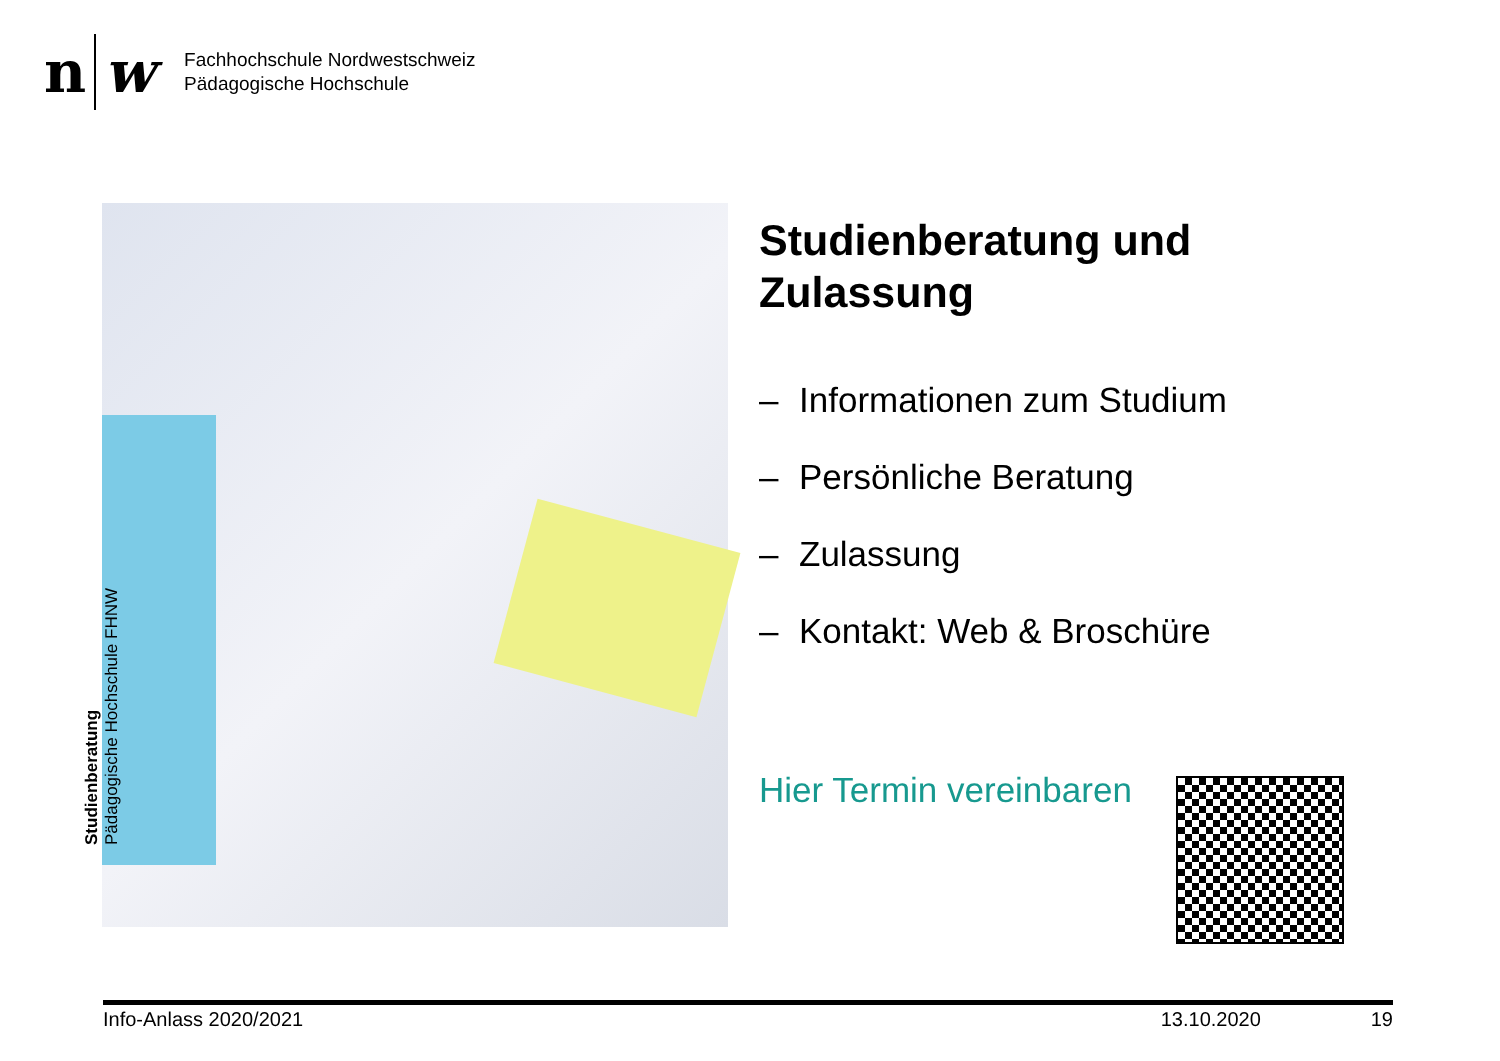n
w
Fachhochschule Nordwestschweiz
Pädagogische Hochschule
Studienberatung
Pädagogische Hochschule FHNW
Studienberatung und
Zulassung
– Informationen zum Studium
– Persönliche Beratung
– Zulassung
– Kontakt: Web & Broschüre
Hier Termin vereinbaren
Info-Anlass 2020/2021 13.10.2020 19